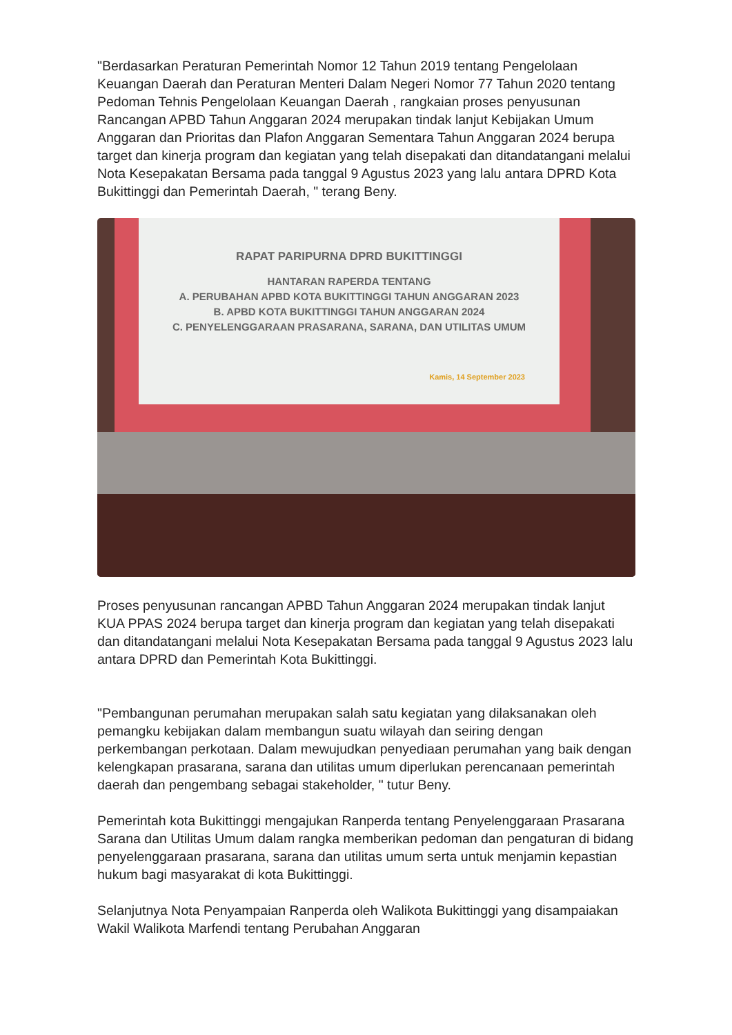"Berdasarkan Peraturan Pemerintah Nomor 12 Tahun 2019 tentang Pengelolaan Keuangan Daerah dan Peraturan Menteri Dalam Negeri Nomor 77 Tahun 2020 tentang Pedoman Tehnis Pengelolaan Keuangan Daerah , rangkaian proses penyusunan Rancangan APBD Tahun Anggaran 2024 merupakan tindak lanjut Kebijakan Umum Anggaran dan Prioritas dan Plafon Anggaran Sementara Tahun Anggaran 2024 berupa target dan kinerja program dan kegiatan yang telah disepakati dan ditandatangani melalui Nota Kesepakatan Bersama pada tanggal 9 Agustus 2023 yang lalu antara DPRD Kota Bukittinggi dan Pemerintah Daerah, " terang Beny.
RAPAT PARIPURNA DPRD BUKITTINGGI
HANTARAN RAPERDA TENTANG
A. PERUBAHAN APBD KOTA BUKITTINGGI TAHUN ANGGARAN 2023
B. APBD KOTA BUKITTINGGI TAHUN ANGGARAN 2024
C. PENYELENGGARAAN PRASARANA, SARANA, DAN UTILITAS UMUM
Kamis, 14 September 2023
Proses penyusunan rancangan APBD Tahun Anggaran 2024 merupakan tindak lanjut KUA PPAS 2024 berupa target dan kinerja program dan kegiatan yang telah disepakati dan ditandatangani melalui Nota Kesepakatan Bersama pada tanggal 9 Agustus 2023 lalu antara DPRD dan Pemerintah Kota Bukittinggi.
"Pembangunan perumahan merupakan salah satu kegiatan yang dilaksanakan oleh pemangku kebijakan dalam membangun suatu wilayah dan seiring dengan perkembangan perkotaan. Dalam mewujudkan penyediaan perumahan yang baik dengan kelengkapan prasarana, sarana dan utilitas umum diperlukan perencanaan pemerintah daerah dan pengembang sebagai stakeholder, " tutur Beny.
Pemerintah kota Bukittinggi mengajukan Ranperda tentang Penyelenggaraan Prasarana Sarana dan Utilitas Umum dalam rangka memberikan pedoman dan pengaturan di bidang penyelenggaraan prasarana, sarana dan utilitas umum serta untuk menjamin kepastian hukum bagi masyarakat di kota Bukittinggi.
Selanjutnya Nota Penyampaian Ranperda oleh Walikota Bukittinggi yang disampaiakan Wakil Walikota Marfendi tentang Perubahan Anggaran